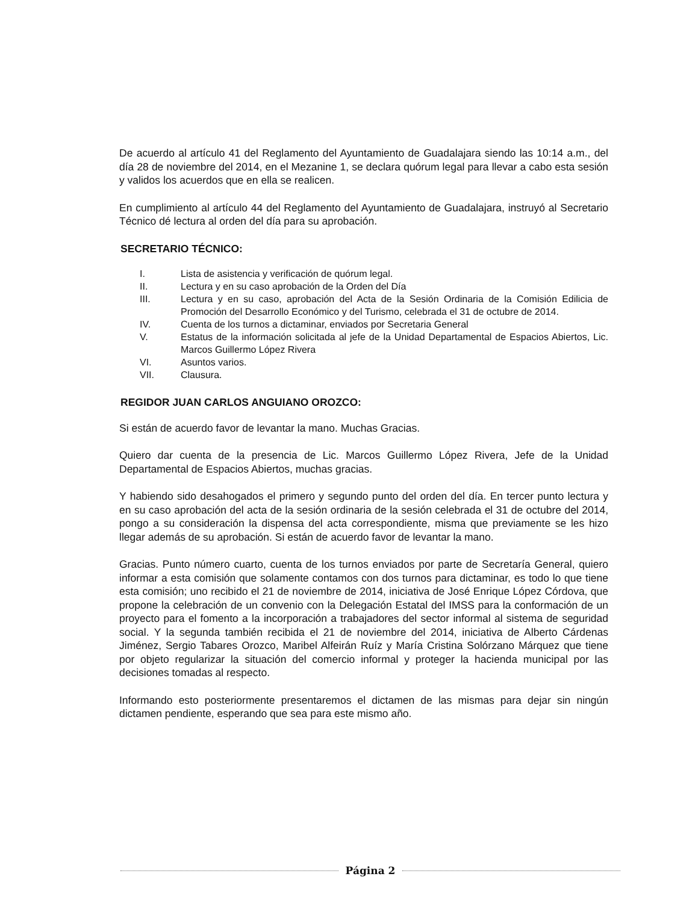De acuerdo al artículo 41 del Reglamento del Ayuntamiento de Guadalajara siendo las 10:14 a.m., del día 28 de noviembre del 2014, en el Mezanine 1, se declara quórum legal para llevar a cabo esta sesión y validos los acuerdos que en ella se realicen.
En cumplimiento al artículo 44 del Reglamento del Ayuntamiento de Guadalajara, instruyó al Secretario Técnico dé lectura al orden del día para su aprobación.
SECRETARIO TÉCNICO:
I. Lista de asistencia y verificación de quórum legal.
II. Lectura y en su caso aprobación de la Orden del Día
III. Lectura y en su caso, aprobación del Acta de la Sesión Ordinaria de la Comisión Edilicia de Promoción del Desarrollo Económico y del Turismo, celebrada el 31 de octubre de 2014.
IV. Cuenta de los turnos a dictaminar, enviados por Secretaria General
V. Estatus de la información solicitada al jefe de la Unidad Departamental de Espacios Abiertos, Lic. Marcos Guillermo López Rivera
VI. Asuntos varios.
VII. Clausura.
REGIDOR JUAN CARLOS ANGUIANO OROZCO:
Si están de acuerdo favor de levantar la mano. Muchas Gracias.
Quiero dar cuenta de la presencia de Lic. Marcos Guillermo López Rivera, Jefe de la Unidad Departamental de Espacios Abiertos, muchas gracias.
Y habiendo sido desahogados el primero y segundo punto del orden del día. En tercer punto lectura y en su caso aprobación del acta de la sesión ordinaria de la sesión celebrada el 31 de octubre del 2014, pongo a su consideración la dispensa del acta correspondiente, misma que previamente se les hizo llegar además de su aprobación. Si están de acuerdo favor de levantar la mano.
Gracias. Punto número cuarto, cuenta de los turnos enviados por parte de Secretaría General, quiero informar a esta comisión que solamente contamos con dos turnos para dictaminar, es todo lo que tiene esta comisión; uno recibido el 21 de noviembre de 2014, iniciativa de José Enrique López Córdova, que propone la celebración de un convenio con la Delegación Estatal del IMSS para la conformación de un proyecto para el fomento a la incorporación a trabajadores del sector informal al sistema de seguridad social. Y la segunda también recibida el 21 de noviembre del 2014, iniciativa de Alberto Cárdenas Jiménez, Sergio Tabares Orozco, Maribel Alfeirán Ruíz y María Cristina Solórzano Márquez que tiene por objeto regularizar la situación del comercio informal y proteger la hacienda municipal por las decisiones tomadas al respecto.
Informando esto posteriormente presentaremos el dictamen de las mismas para dejar sin ningún dictamen pendiente, esperando que sea para este mismo año.
Página 2